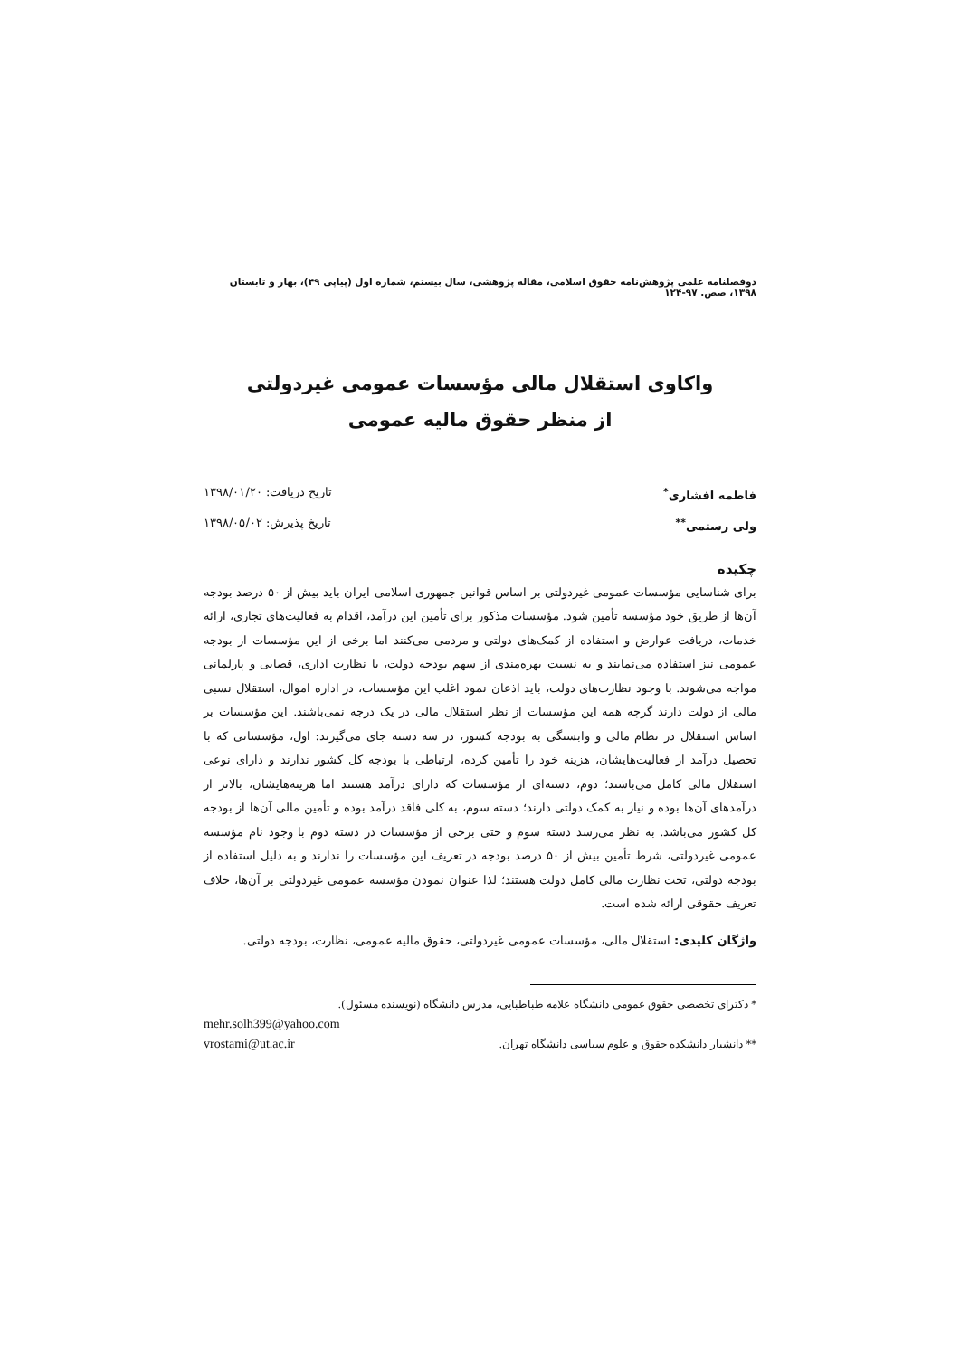دوفصلنامه علمی پژوهش‌نامه حقوق اسلامی، مقاله پژوهشی، سال بیستم، شماره اول (پیاپی ۴۹)، بهار و تابستان ۱۳۹۸، صص. ۹۷-۱۲۴
واکاوی استقلال مالی مؤسسات عمومی غیردولتی
از منظر حقوق مالیه عمومی
فاطمه افشاری<sup>*</sup> تاریخ دریافت: ۱۳۹۸/۰۱/۲۰
ولی رستمی<sup>**</sup> تاریخ پذیرش: ۱۳۹۸/۰۵/۰۲
چکیده
برای شناسایی مؤسسات عمومی غیردولتی بر اساس قوانین جمهوری اسلامی ایران باید بیش از ۵۰ درصد بودجه آن‌ها از طریق خود مؤسسه تأمین شود. مؤسسات مذکور برای تأمین این درآمد، اقدام به فعالیت‌های تجاری، ارائه خدمات، دریافت عوارض و استفاده از کمک‌های دولتی و مردمی می‌کنند اما برخی از این مؤسسات از بودجه عمومی نیز استفاده می‌نمایند و به نسبت بهره‌مندی از سهم بودجه دولت، با نظارت اداری، قضایی و پارلمانی مواجه می‌شوند. با وجود نظارت‌های دولت، باید اذعان نمود اغلب این مؤسسات، در اداره اموال، استقلال نسبی مالی از دولت دارند گرچه همه این مؤسسات از نظر استقلال مالی در یک درجه نمی‌باشند. این مؤسسات بر اساس استقلال در نظام مالی و وابستگی به بودجه کشور، در سه دسته جای می‌گیرند: اول، مؤسساتی که با تحصیل درآمد از فعالیت‌هایشان، هزینه خود را تأمین کرده، ارتباطی با بودجه کل کشور ندارند و دارای نوعی استقلال مالی کامل می‌باشند؛ دوم، دسته‌ای از مؤسسات که دارای درآمد هستند اما هزینه‌هایشان، بالاتر از درآمدهای آن‌ها بوده و نیاز به کمک دولتی دارند؛ دسته سوم، به کلی فاقد درآمد بوده و تأمین مالی آن‌ها از بودجه کل کشور می‌باشد. به نظر می‌رسد دسته سوم و حتی برخی از مؤسسات در دسته دوم با وجود نام مؤسسه عمومی غیردولتی، شرط تأمین بیش از ۵۰ درصد بودجه در تعریف این مؤسسات را ندارند و به دلیل استفاده از بودجه دولتی، تحت نظارت مالی کامل دولت هستند؛ لذا عنوان نمودن مؤسسه عمومی غیردولتی بر آن‌ها، خلاف تعریف حقوقی ارائه شده است.
واژگان کلیدی: استقلال مالی، مؤسسات عمومی غیردولتی، حقوق مالیه عمومی، نظارت، بودجه دولتی.
* دکترای تخصصی حقوق عمومی دانشگاه علامه طباطبایی، مدرس دانشگاه (نویسنده مسئول).
mehr.solh399@yahoo.com
** دانشیار دانشکده حقوق و علوم سیاسی دانشگاه تهران. vrostami@ut.ac.ir